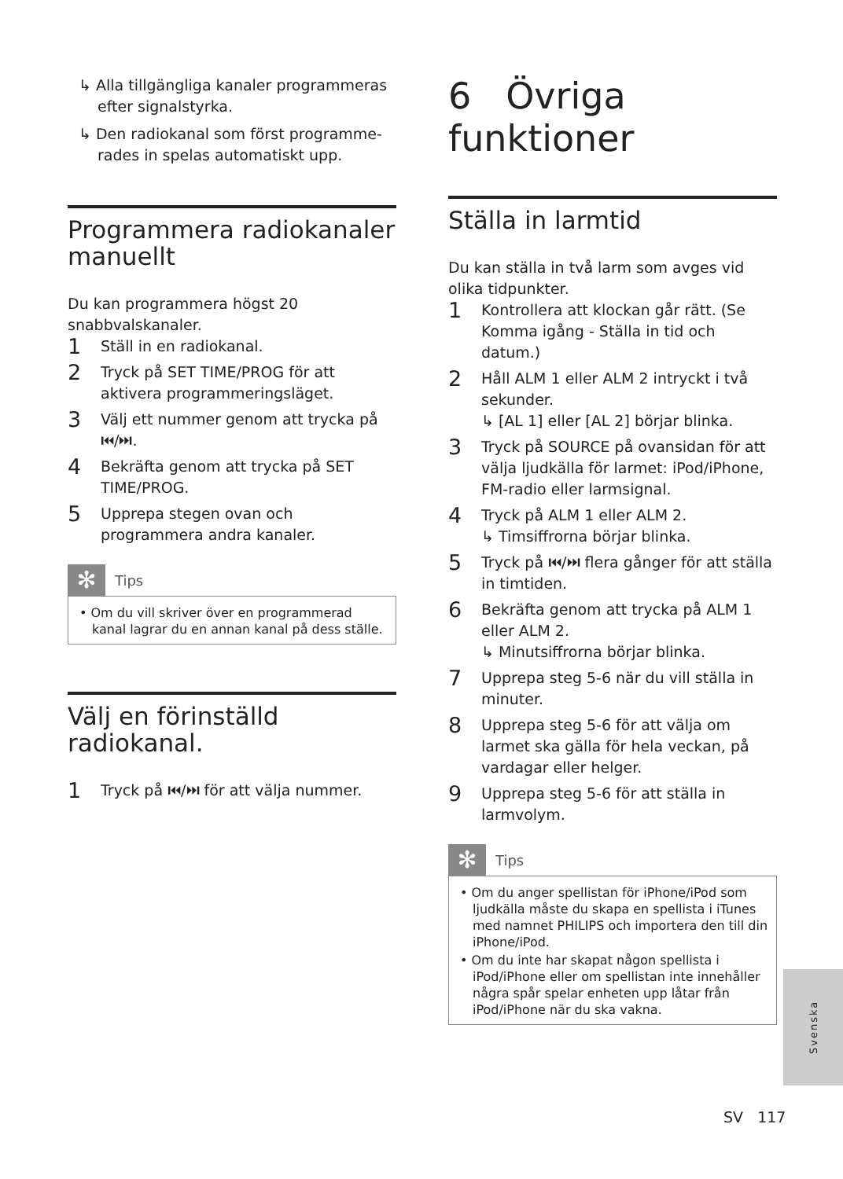↳ Alla tillgängliga kanaler programmeras efter signalstyrka.
↳ Den radiokanal som först programme-rades in spelas automatiskt upp.
Programmera radiokanaler manuellt
Du kan programmera högst 20 snabbvalskanaler.
1 Ställ in en radiokanal.
2 Tryck på SET TIME/PROG för att aktivera programmeringsläget.
3 Välj ett nummer genom att trycka på ⏮/⏭.
4 Bekräfta genom att trycka på SET TIME/PROG.
5 Upprepa stegen ovan och programmera andra kanaler.
✻
Tips
• Om du vill skriver över en programmerad kanal lagrar du en annan kanal på dess ställe.
Välj en förinställd radiokanal.
1 Tryck på ⏮/⏭ för att välja nummer.
6 Övriga funktioner
Ställa in larmtid
Du kan ställa in två larm som avges vid olika tidpunkter.
1 Kontrollera att klockan går rätt. (Se Komma igång - Ställa in tid och datum.)
2 Håll ALM 1 eller ALM 2 intryckt i två sekunder.
↳ [AL 1] eller [AL 2] börjar blinka.
3 Tryck på SOURCE på ovansidan för att välja ljudkälla för larmet: iPod/iPhone, FM-radio eller larmsignal.
4 Tryck på ALM 1 eller ALM 2.
↳ Timsiffrorna börjar blinka.
5 Tryck på ⏮/⏭ flera gånger för att ställa in timtiden.
6 Bekräfta genom att trycka på ALM 1 eller ALM 2.
↳ Minutsiffrorna börjar blinka.
7 Upprepa steg 5-6 när du vill ställa in minuter.
8 Upprepa steg 5-6 för att välja om larmet ska gälla för hela veckan, på vardagar eller helger.
9 Upprepa steg 5-6 för att ställa in larmvolym.
✻
Tips
• Om du anger spellistan för iPhone/iPod som ljudkälla måste du skapa en spellista i iTunes med namnet PHILIPS och importera den till din iPhone/iPod.
• Om du inte har skapat någon spellista i iPod/iPhone eller om spellistan inte innehåller några spår spelar enheten upp låtar från iPod/iPhone när du ska vakna.
Svenska
SV 117